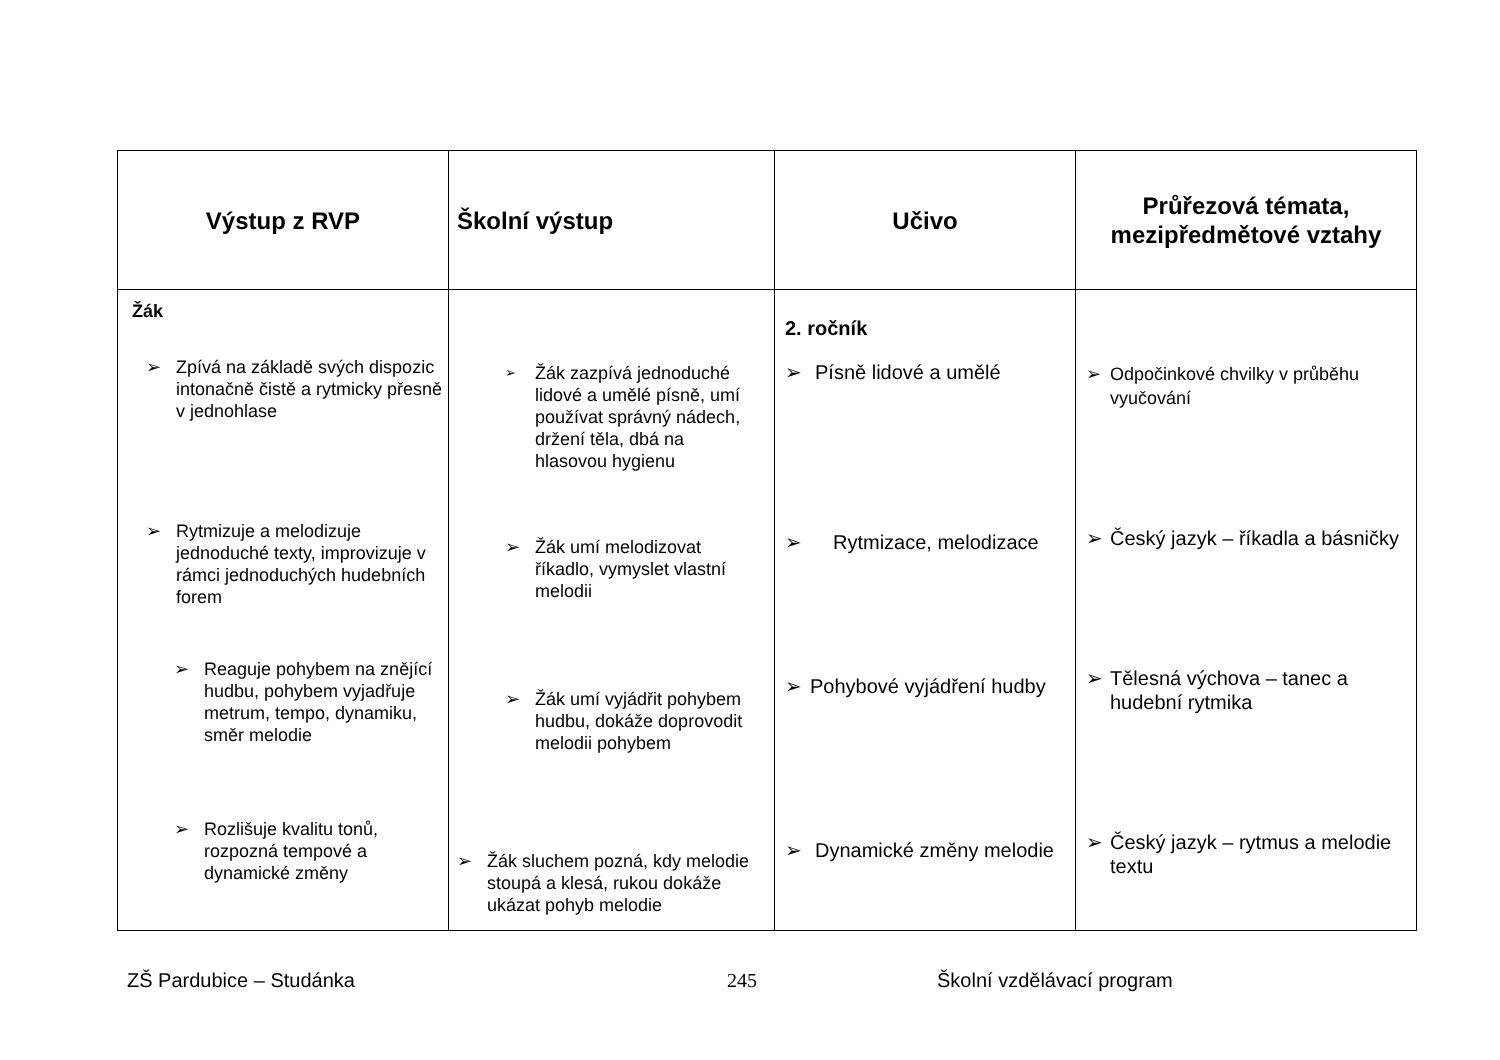| Výstup z RVP | Školní výstup | Učivo | Průřezová témata, mezipředmětové vztahy |
| --- | --- | --- | --- |
| Žák ➢ Zpívá na základě svých dispozic intonačně čistě a rytmicky přesně v jednohlase ➢ Rytmizuje a melodizuje jednoduché texty, improvizuje v rámci jednoduchých hudebních forem ➢ Reaguje pohybem na znějící hudbu, pohybem vyjadřuje metrum, tempo, dynamiku, směr melodie ➢ Rozlišuje kvalitu tonů, rozpozná tempové a dynamické změny | ➢ Žák zazpívá jednoduché lidové a umělé písně, umí používat správný nádech, držení těla, dbá na hlasovou hygienu ➢ Žák umí melodizovat říkadlo, vymyslet vlastní melodii ➢ Žák umí vyjádřit pohybem hudbu, dokáže doprovodit melodii pohybem ➢ Žák sluchem pozná, kdy melodie stoupá a klesá, rukou dokáže ukázat pohyb melodie | 2. ročník ➢ Písně lidové a umělé ➢ Rytmizace, melodizace ➢ Pohybové vyjádření hudby ➢ Dynamické změny melodie | ➢ Odpočinkové chvilky v průběhu vyučování ➢ Český jazyk – říkadla a básničky ➢ Tělesná výchova – tanec a hudební rytmika ➢ Český jazyk – rytmus a melodie textu |
ZŠ Pardubice – Studánka 245 Školní vzdělávací program